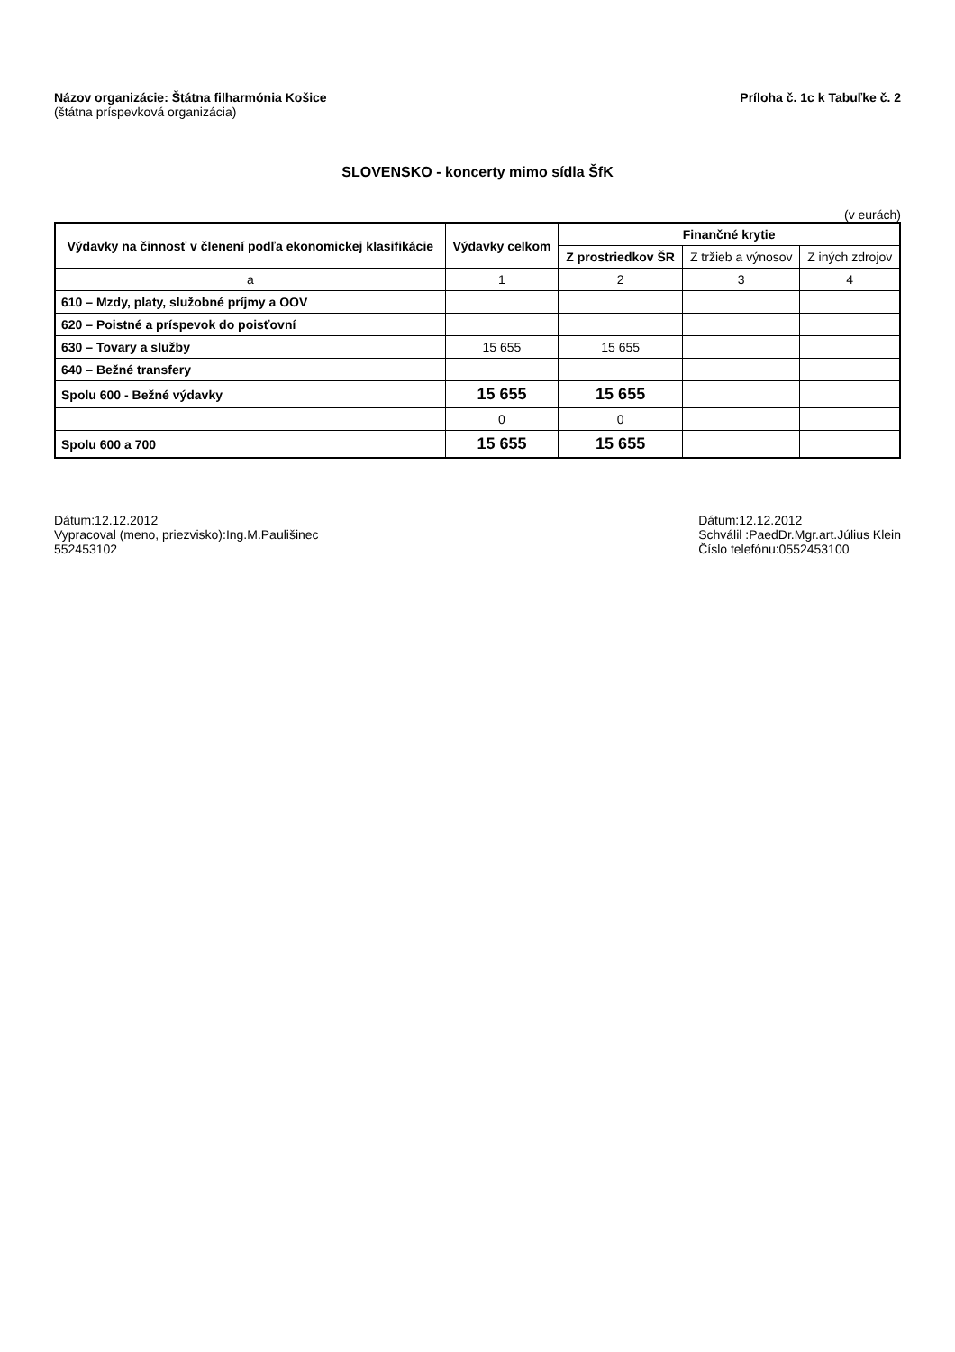Názov organizácie: Štátna filharmónia Košice
(štátna príspevková organizácia)
Príloha č. 1c k Tabuľke č. 2
SLOVENSKO - koncerty mimo sídla ŠfK
(v eurách)
| Výdavky na činnosť v členení podľa ekonomickej klasifikácie | Výdavky celkom | Finančné krytie | | |
| --- | --- | --- | --- | --- |
| | | Z prostriedkov ŠR | Z tržieb a výnosov | Z iných zdrojov |
| a | 1 | 2 | 3 | 4 |
| 610 – Mzdy, platy, služobné príjmy a OOV | | | | |
| 620 – Poistné a príspevok do poisťovní | | | | |
| 630 – Tovary a služby | 15 655 | 15 655 | | |
| 640 – Bežné transfery | | | | |
| Spolu 600 - Bežné výdavky | 15 655 | 15 655 | | |
| | 0 | 0 | | |
| Spolu 600 a 700 | 15 655 | 15 655 | | |
Dátum:12.12.2012
Vypracoval (meno, priezvisko):Ing.M.Paulišinec
552453102
Dátum:12.12.2012
Schválil :PaedDr.Mgr.art.Július Klein
Číslo telefónu:0552453100